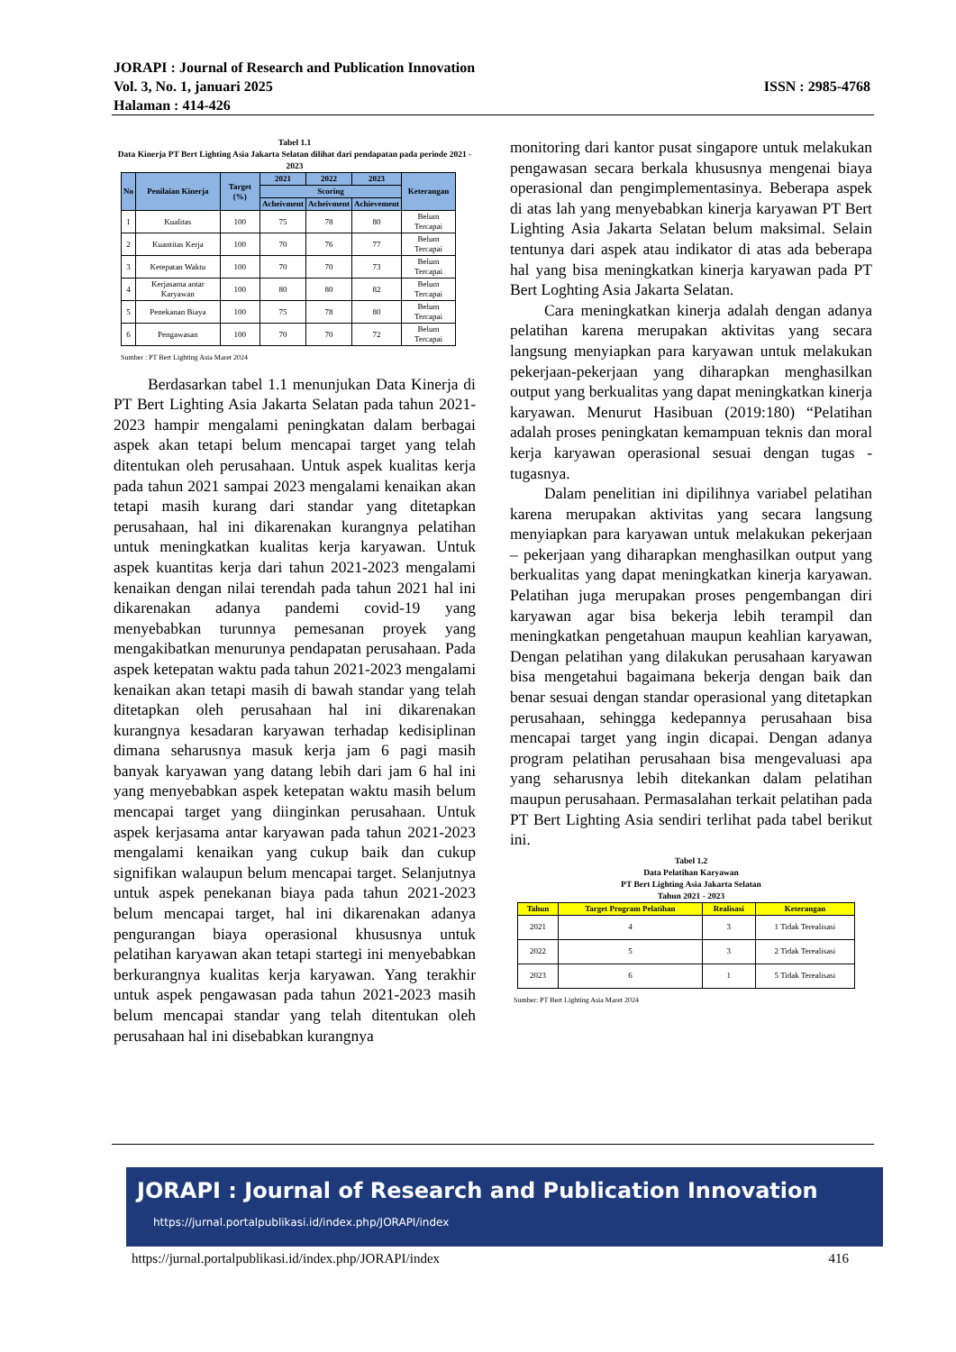JORAPI : Journal of Research and Publication Innovation
Vol. 3, No. 1, januari 2025
Halaman : 414-426
ISSN : 2985-4768
Tabel 1.1
Data Kinerja PT Bert Lighting Asia Jakarta Selatan dilihat dari pendapatan pada periode 2021 - 2023
| No | Penilaian Kinerja | Target (%) | 2021 | 2022 | 2023 | Keterangan |
| --- | --- | --- | --- | --- | --- | --- |
| | | | Scoring | | | |
| | | | Acheivment | Acheivment | Achievement | |
| 1 | Kualitas | 100 | 75 | 78 | 80 | Belum Tercapai |
| 2 | Kuantitas Kerja | 100 | 70 | 76 | 77 | Belum Tercapai |
| 3 | Ketepatan Waktu | 100 | 70 | 70 | 73 | Belum Tercapai |
| 4 | Kerjasama antar Karyawan | 100 | 80 | 80 | 82 | Belum Tercapai |
| 5 | Penekanan Biaya | 100 | 75 | 78 | 80 | Belum Tercapai |
| 6 | Pengawasan | 100 | 70 | 70 | 72 | Belum Tercapai |
Sumber : PT Bert Lighting Asia Maret 2024
Berdasarkan tabel 1.1 menunjukan Data Kinerja di PT Bert Lighting Asia Jakarta Selatan pada tahun 2021-2023 hampir mengalami peningkatan dalam berbagai aspek akan tetapi belum mencapai target yang telah ditentukan oleh perusahaan. Untuk aspek kualitas kerja pada tahun 2021 sampai 2023 mengalami kenaikan akan tetapi masih kurang dari standar yang ditetapkan perusahaan, hal ini dikarenakan kurangnya pelatihan untuk meningkatkan kualitas kerja karyawan. Untuk aspek kuantitas kerja dari tahun 2021-2023 mengalami kenaikan dengan nilai terendah pada tahun 2021 hal ini dikarenakan adanya pandemi covid-19 yang menyebabkan turunnya pemesanan proyek yang mengakibatkan menurunya pendapatan perusahaan. Pada aspek ketepatan waktu pada tahun 2021-2023 mengalami kenaikan akan tetapi masih di bawah standar yang telah ditetapkan oleh perusahaan hal ini dikarenakan kurangnya kesadaran karyawan terhadap kedisiplinan dimana seharusnya masuk kerja jam 6 pagi masih banyak karyawan yang datang lebih dari jam 6 hal ini yang menyebabkan aspek ketepatan waktu masih belum mencapai target yang diinginkan perusahaan. Untuk aspek kerjasama antar karyawan pada tahun 2021-2023 mengalami kenaikan yang cukup baik dan cukup signifikan walaupun belum mencapai target. Selanjutnya untuk aspek penekanan biaya pada tahun 2021-2023 belum mencapai target, hal ini dikarenakan adanya pengurangan biaya operasional khususnya untuk pelatihan karyawan akan tetapi startegi ini menyebabkan berkurangnya kualitas kerja karyawan. Yang terakhir untuk aspek pengawasan pada tahun 2021-2023 masih belum mencapai standar yang telah ditentukan oleh perusahaan hal ini disebabkan kurangnya
monitoring dari kantor pusat singapore untuk melakukan pengawasan secara berkala khususnya mengenai biaya operasional dan pengimplementasinya. Beberapa aspek di atas lah yang menyebabkan kinerja karyawan PT Bert Lighting Asia Jakarta Selatan belum maksimal. Selain tentunya dari aspek atau indikator di atas ada beberapa hal yang bisa meningkatkan kinerja karyawan pada PT Bert Loghting Asia Jakarta Selatan.
Cara meningkatkan kinerja adalah dengan adanya pelatihan karena merupakan aktivitas yang secara langsung menyiapkan para karyawan untuk melakukan pekerjaan-pekerjaan yang diharapkan menghasilkan output yang berkualitas yang dapat meningkatkan kinerja karyawan. Menurut Hasibuan (2019:180) “Pelatihan adalah proses peningkatan kemampuan teknis dan moral kerja karyawan operasional sesuai dengan tugas - tugasnya.
Dalam penelitian ini dipilihnya variabel pelatihan karena merupakan aktivitas yang secara langsung menyiapkan para karyawan untuk melakukan pekerjaan – pekerjaan yang diharapkan menghasilkan output yang berkualitas yang dapat meningkatkan kinerja karyawan. Pelatihan juga merupakan proses pengembangan diri karyawan agar bisa bekerja lebih terampil dan meningkatkan pengetahuan maupun keahlian karyawan, Dengan pelatihan yang dilakukan perusahaan karyawan bisa mengetahui bagaimana bekerja dengan baik dan benar sesuai dengan standar operasional yang ditetapkan perusahaan, sehingga kedepannya perusahaan bisa mencapai target yang ingin dicapai. Dengan adanya program pelatihan perusahaan bisa mengevaluasi apa yang seharusnya lebih ditekankan dalam pelatihan maupun perusahaan. Permasalahan terkait pelatihan pada PT Bert Lighting Asia sendiri terlihat pada tabel berikut ini.
Tabel 1.2
Data Pelatihan Karyawan
PT Bert Lighting Asia Jakarta Selatan
Tahun 2021 - 2023
| Tahun | Target Program Pelatihan | Realisasi | Keterangan |
| --- | --- | --- | --- |
| 2021 | 4 | 3 | 1 Tidak Terealisasi |
| 2022 | 5 | 3 | 2 Tidak Terealisasi |
| 2023 | 6 | 1 | 5 Tidak Terealisasi |
Sumber: PT Bert Lighting Asia Maret 2024
JORAPI : Journal of Research and Publication Innovation
https://jurnal.portalpublikasi.id/index.php/JORAPI/index
https://jurnal.portalpublikasi.id/index.php/JORAPI/index 416